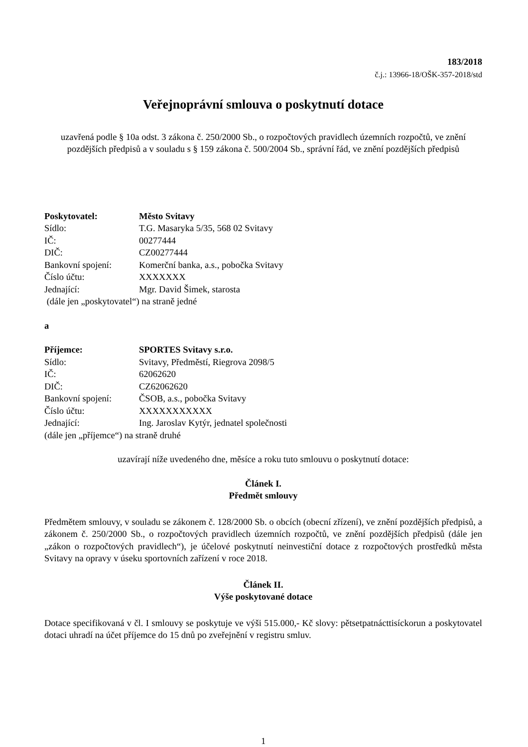183/2018
č.j.: 13966-18/OŠK-357-2018/std
Veřejnoprávní smlouva o poskytnutí dotace
uzavřená podle § 10a odst. 3 zákona č. 250/2000 Sb., o rozpočtových pravidlech územních rozpočtů, ve znění pozdějších předpisů a v souladu s § 159 zákona č. 500/2004 Sb., správní řád, ve znění pozdějších předpisů
| Poskytovatel: | Město Svitavy |
| Sídlo: | T.G. Masaryka 5/35, 568 02 Svitavy |
| IČ: | 00277444 |
| DIČ: | CZ00277444 |
| Bankovní spojení: | Komerční banka, a.s., pobočka Svitavy |
| Číslo účtu: | XXXXXXX |
| Jednající: | Mgr. David Šimek, starosta |
(dále jen „poskytovatel“) na straně jedné
a
| Příjemce: | SPORTES Svitavy s.r.o. |
| Sídlo: | Svitavy, Předměstí, Riegrova 2098/5 |
| IČ: | 62062620 |
| DIČ: | CZ62062620 |
| Bankovní spojení: | ČSOB, a.s., pobočka Svitavy |
| Číslo účtu: | XXXXXXXXXXX |
| Jednající: | Ing. Jaroslav Kytýr, jednatel společnosti |
(dále jen „příjemce“) na straně druhé
uzavírají níže uvedeného dne, měsíce a roku tuto smlouvu o poskytnutí dotace:
Článek I.
Předmět smlouvy
Předmětem smlouvy, v souladu se zákonem č. 128/2000 Sb. o obcích (obecní zřízení), ve znění pozdějších předpisů, a zákonem č. 250/2000 Sb., o rozpočtových pravidlech územních rozpočtů, ve znění pozdějších předpisů (dále jen „zákon o rozpočtových pravidlech“), je účelové poskytnutí neinvestiční dotace z rozpočtových prostředků města Svitavy na opravy v úseku sportovních zařízení v roce 2018.
Článek II.
Výše poskytované dotace
Dotace specifikovaná v čl. I smlouvy se poskytuje ve výši 515.000,- Kč slovy: pětsetpatnácttisíckorun a poskytovatel dotaci uhradí na účet příjemce do 15 dnů po zveřejnění v registru smluv.
1